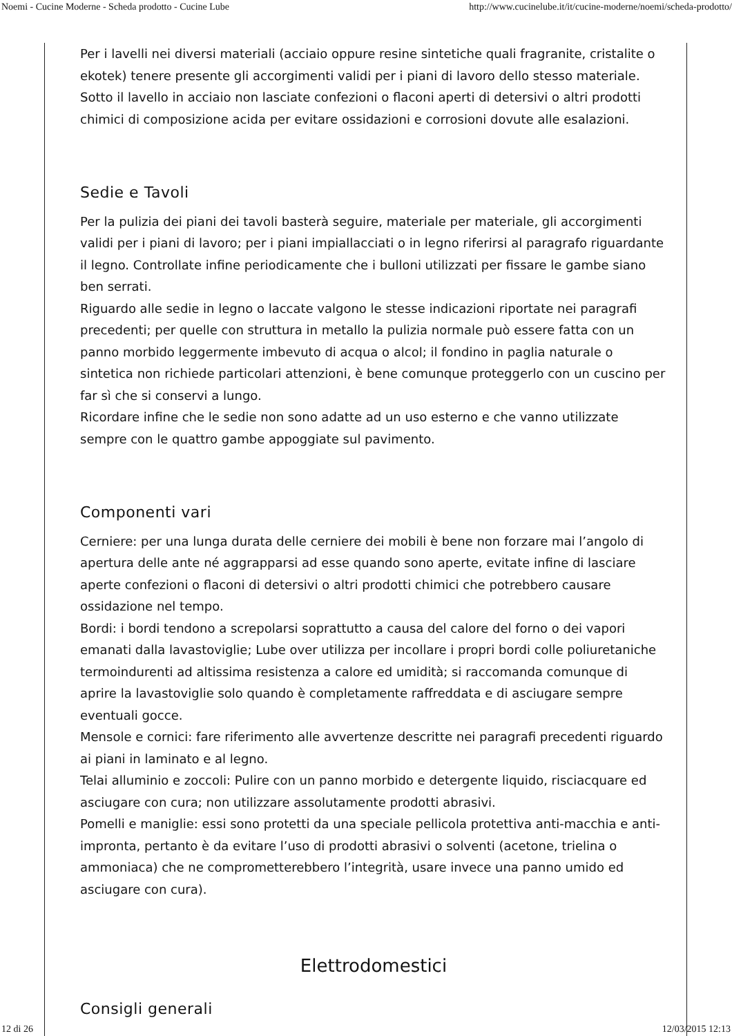Noemi - Cucine Moderne - Scheda prodotto - Cucine Lube http://www.cucinelube.it/it/cucine-moderne/noemi/scheda-prodotto/
Per i lavelli nei diversi materiali (acciaio oppure resine sintetiche quali fragranite, cristalite o ekotek) tenere presente gli accorgimenti validi per i piani di lavoro dello stesso materiale. Sotto il lavello in acciaio non lasciate confezioni o flaconi aperti di detersivi o altri prodotti chimici di composizione acida per evitare ossidazioni e corrosioni dovute alle esalazioni.
Sedie e Tavoli
Per la pulizia dei piani dei tavoli basterà seguire, materiale per materiale, gli accorgimenti validi per i piani di lavoro; per i piani impiallacciati o in legno riferirsi al paragrafo riguardante il legno. Controllate infine periodicamente che i bulloni utilizzati per fissare le gambe siano ben serrati.
Riguardo alle sedie in legno o laccate valgono le stesse indicazioni riportate nei paragrafi precedenti; per quelle con struttura in metallo la pulizia normale può essere fatta con un panno morbido leggermente imbevuto di acqua o alcol; il fondino in paglia naturale o sintetica non richiede particolari attenzioni, è bene comunque proteggerlo con un cuscino per far sì che si conservi a lungo.
Ricordare infine che le sedie non sono adatte ad un uso esterno e che vanno utilizzate sempre con le quattro gambe appoggiate sul pavimento.
Componenti vari
Cerniere: per una lunga durata delle cerniere dei mobili è bene non forzare mai l’angolo di apertura delle ante né aggrapparsi ad esse quando sono aperte, evitate infine di lasciare aperte confezioni o flaconi di detersivi o altri prodotti chimici che potrebbero causare ossidazione nel tempo.
Bordi: i bordi tendono a screpolarsi soprattutto a causa del calore del forno o dei vapori emanati dalla lavastoviglie; Lube over utilizza per incollare i propri bordi colle poliuretaniche termoindurenti ad altissima resistenza a calore ed umidità; si raccomanda comunque di aprire la lavastoviglie solo quando è completamente raffreddata e di asciugare sempre eventuali gocce.
Mensole e cornici: fare riferimento alle avvertenze descritte nei paragrafi precedenti riguardo ai piani in laminato e al legno.
Telai alluminio e zoccoli: Pulire con un panno morbido e detergente liquido, risciacquare ed asciugare con cura; non utilizzare assolutamente prodotti abrasivi.
Pomelli e maniglie: essi sono protetti da una speciale pellicola protettiva anti-macchia e anti-impronta, pertanto è da evitare l’uso di prodotti abrasivi o solventi (acetone, trielina o ammoniaca) che ne comprometterebbero l’integrità, usare invece una panno umido ed asciugare con cura).
Elettrodomestici
Consigli generali
12 di 26 12/03/2015 12:13